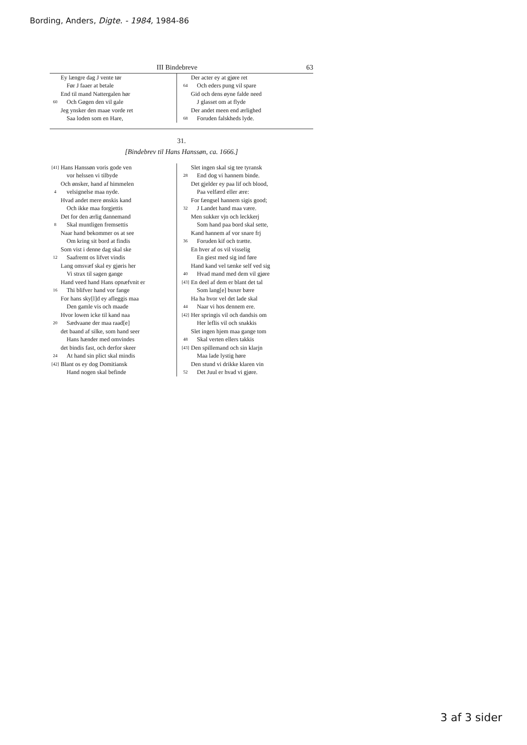Bording, Anders, Digte. - 1984, 1984-86
III Bindebreve 63
Ey længre dag J vente tør
Før J faaer at betale
End til mand Nattergalen hør
60 Och Gøgen den vil gale
Jeg ynsker den maae vorde ret
Saa loden som en Hare,
Der acter ey at gjøre ret
64 Och eders pung vil spare
Gid och dens øyne falde need
J glasset om at flyde
Der andet meen end ærlighed
68 Foruden falskheds lyde.
31.
[Bindebrev til Hans Hanssøn, ca. 1666.]
[41] Hans Hanssøn voris gode ven
vor helssen vi tilbyde
Och ønsker, hand af himmelen
4 velsignelse maa nyde.
Hvad andet mere ønskis kand
Och ikke maa forgjettis
Det for den ærlig dannemand
8 Skal muntligen fremsettis
Naar hand bekommer os at see
Om kring sit bord at findis
Som vist i denne dag skal ske
12 Saafremt os lifvet vindis
Lang omsvæf skal ey gjøris her
Vi strax til sagen gange
Hand veed hand Hans opnæfvnit er
16 Thi blifver hand vor fange
For hans sky[l]d ey afleggis maa
Den gamle vis och maade
Hvor lowen icke til kand naa
20 Sædvaane der maa raad[e]
det baand af silke, som hand seer
Hans hænder med omvindes
det bindis fast, och derfor skeer
24 At hand sin plict skal mindis
[42] Blant os ey dog Domitiansk
Hand nogen skal befinde
Slet ingen skal sig tee tyransk
28 End dog vi hannem binde.
Det gjelder ey paa lif och blood,
Paa velfærd eller ære:
For fængsel hannem sigis good;
32 J Landet hand maa være.
Men sukker vjn och leckkerj
Som hand paa bord skal sette,
Kand hannem af vor snare frj
36 Foruden kif och trætte.
En hver af os vil visselig
En giest med sig ind føre
Hand kand vel tænke self ved sig
40 Hvad mand med dem vil gjøre
[43] En deel af dem er blant det tal
Som lang[e] buxer bære
Ha ha hvor vel det lade skal
44 Naar vi hos dennem ere.
[42] Her springis vil och dandsis om
Her leflis vil och snakkis
Slet ingen hjem maa gange tom
48 Skal verten ellers takkis
[43] Den spillemand och sin klarjn
Maa lade lystig høre
Den stund vi drikke klaren vin
52 Det Juul er hvad vi gjøre.
3 af 3 sider